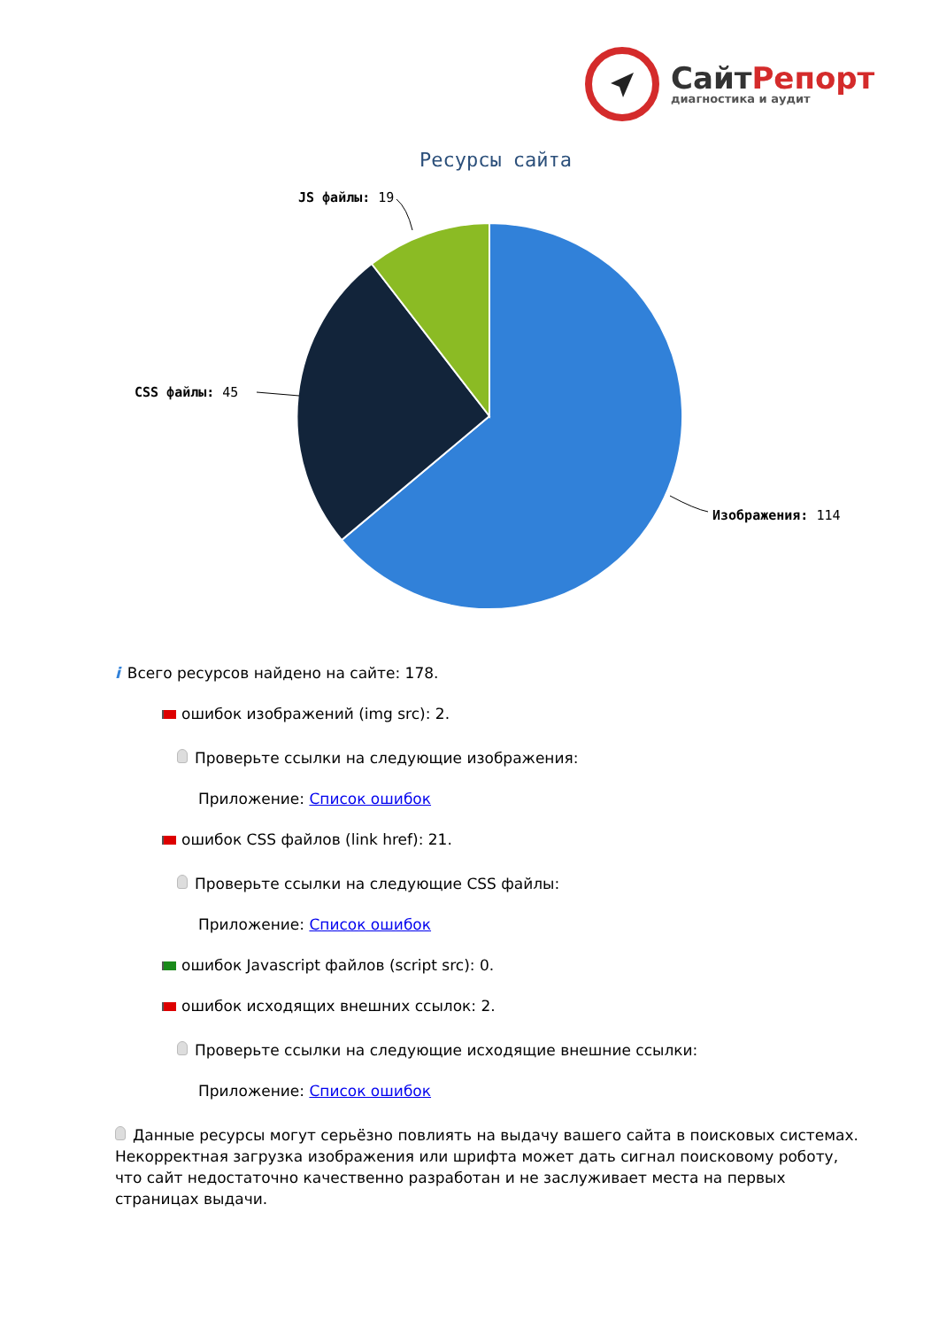СайтРепорт
диагностика и аудит
Ресурсы сайта
JS файлы: 19
CSS файлы: 45
Изображения: 114
i Всего ресурсов найдено на сайте: 178.
ошибок изображений (img src): 2.
Проверьте ссылки на следующие изображения:
Приложение: Список ошибок
ошибок CSS файлов (link href): 21.
Проверьте ссылки на следующие CSS файлы:
Приложение: Список ошибок
ошибок Javascript файлов (script src): 0.
ошибок исходящих внешних ссылок: 2.
Проверьте ссылки на следующие исходящие внешние ссылки:
Приложение: Список ошибок
Данные ресурсы могут серьёзно повлиять на выдачу вашего сайта в поисковых системах. Некорректная загрузка изображения или шрифта может дать сигнал поисковому роботу, что сайт недостаточно качественно разработан и не заслуживает места на первых страницах выдачи.